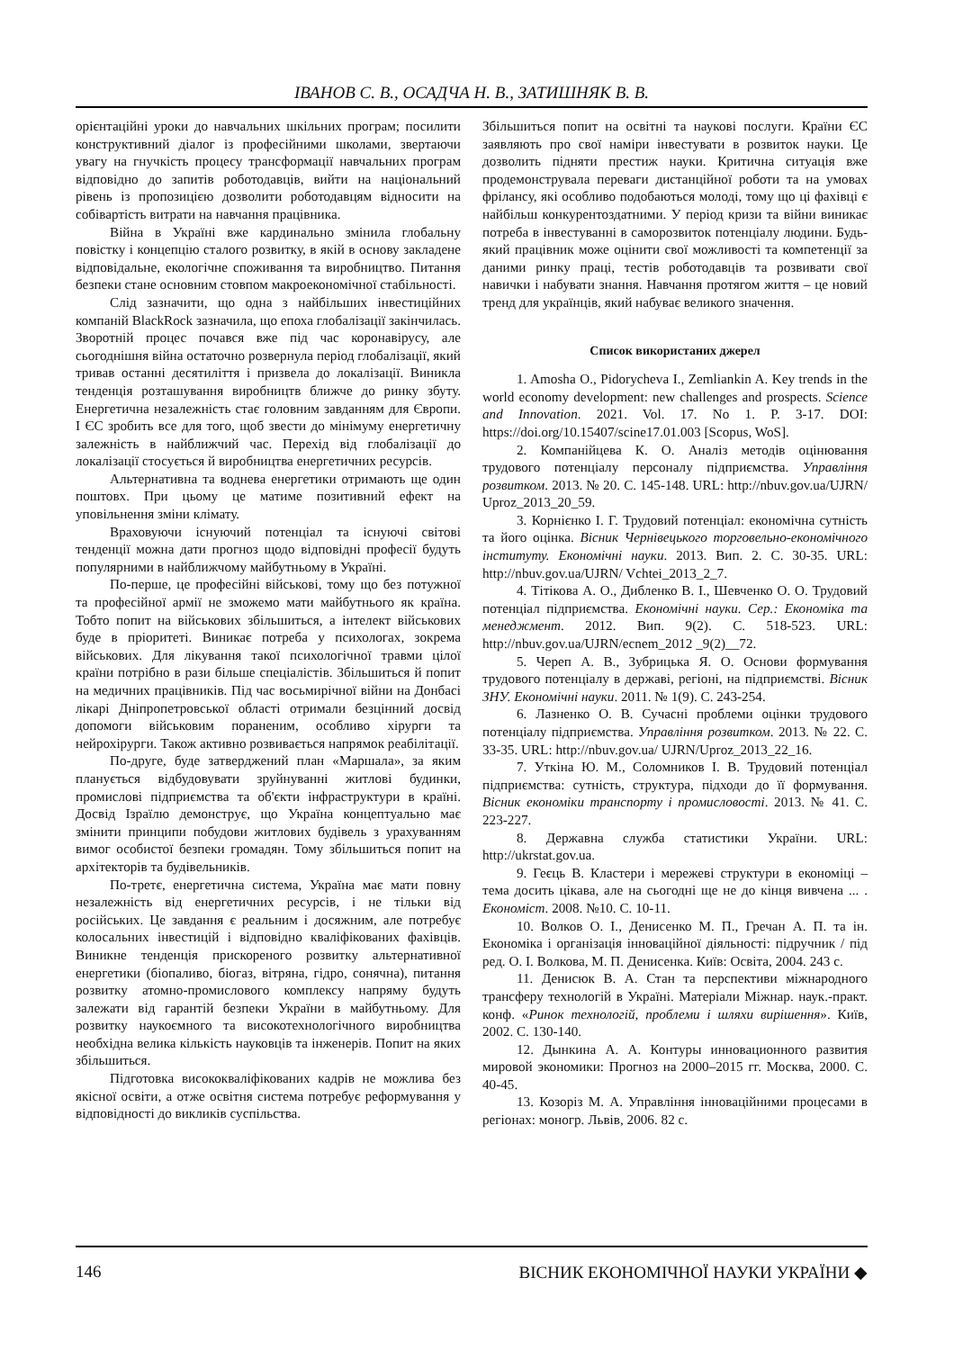ІВАНОВ С. В., ОСАДЧА Н. В., ЗАТИШНЯК В. В.
орієнтаційні уроки до навчальних шкільних програм; посилити конструктивний діалог із професійними школами, звертаючи увагу на гнучкість процесу трансформації навчальних програм відповідно до запитів роботодавців, вийти на національний рівень із пропозицією дозволити роботодавцям відносити на собівартість витрати на навчання працівника.
Війна в Україні вже кардинально змінила глобальну повістку і концепцію сталого розвитку, в якій в основу закладене відповідальне, екологічне споживання та виробництво. Питання безпеки стане основним стовпом макроекономічної стабільності.
Слід зазначити, що одна з найбільших інвестиційних компаній BlackRock зазначила, що епоха глобалізації закінчилась. Зворотній процес почався вже під час коронавірусу, але сьогоднішня війна остаточно розвернула період глобалізації, який тривав останні десятиліття і призвела до локалізації. Виникла тенденція розташування виробництв ближче до ринку збуту. Енергетична незалежність стає головним завданням для Європи. І ЄС зробить все для того, щоб звести до мінімуму енергетичну залежність в найближчий час. Перехід від глобалізації до локалізації стосується й виробництва енергетичних ресурсів.
Альтернативна та воднева енергетики отримають ще один поштовх. При цьому це матиме позитивний ефект на уповільнення зміни клімату.
Враховуючи існуючий потенціал та існуючі світові тенденції можна дати прогноз щодо відповідні професії будуть популярними в найближчому майбутньому в Україні.
По-перше, це професійні військові, тому що без потужної та професійної армії не зможемо мати майбутнього як країна. Тобто попит на військових збільшиться, а інтелект військових буде в пріоритеті. Виникає потреба у психологах, зокрема військових. Для лікування такої психологічної травми цілої країни потрібно в рази більше спеціалістів. Збільшиться й попит на медичних працівників. Під час восьмирічної війни на Донбасі лікарі Дніпропетровської області отримали безцінний досвід допомоги військовим пораненим, особливо хірурги та нейрохірурги. Також активно розвивається напрямок реабілітації.
По-друге, буде затверджений план «Маршала», за яким планується відбудовувати зруйнуванні житлові будинки, промислові підприємства та об'єкти інфраструктури в країні. Досвід Ізраїлю демонструє, що Україна концептуально має змінити принципи побудови житлових будівель з урахуванням вимог особистої безпеки громадян. Тому збільшиться попит на архітекторів та будівельників.
По-третє, енергетична система, Україна має мати повну незалежність від енергетичних ресурсів, і не тільки від російських. Це завдання є реальним і досяжним, але потребує колосальних інвестицій і відповідно кваліфікованих фахівців. Виникне тенденція прискореного розвитку альтернативної енергетики (біопаливо, біогаз, вітряна, гідро, сонячна), питання розвитку атомно-промислового комплексу напряму будуть залежати від гарантій безпеки України в майбутньому. Для розвитку наукоємного та високотехнологічного виробництва необхідна велика кількість науковців та інженерів. Попит на яких збільшиться.
Підготовка висококваліфікованих кадрів не можлива без якісної освіти, а отже освітня система потребує реформування у відповідності до викликів суспільства.
Збільшиться попит на освітні та наукові послуги. Країни ЄС заявляють про свої наміри інвестувати в розвиток науки. Це дозволить підняти престиж науки. Критична ситуація вже продемонструвала переваги дистанційної роботи та на умовах фрілансу, які особливо подобаються молоді, тому що ці фахівці є найбільш конкурентоздатними. У період кризи та війни виникає потреба в інвестуванні в саморозвиток потенціалу людини. Будь-який працівник може оцінити свої можливості та компетенції за даними ринку праці, тестів роботодавців та розвивати свої навички і набувати знання. Навчання протягом життя – це новий тренд для українців, який набуває великого значення.
Список використаних джерел
1. Amosha O., Pidorycheva I., Zemliankin A. Key trends in the world economy development: new challenges and prospects. Science and Innovation. 2021. Vol. 17. No 1. P. 3-17. DOI: https://doi.org/10.15407/scine17.01.003 [Scopus, WoS].
2. Компанійцева К. О. Аналіз методів оцінювання трудового потенціалу персоналу підприємства. Управління розвитком. 2013. № 20. С. 145-148. URL: http://nbuv.gov.ua/UJRN/ Uproz_2013_20_59.
3. Корнієнко І. Г. Трудовий потенціал: економічна сутність та його оцінка. Вісник Чернівецького торговельно-економічного інституту. Економічні науки. 2013. Вип. 2. С. 30-35. URL: http://nbuv.gov.ua/UJRN/ Vchtei_2013_2_7.
4. Тітікова А. О., Дибленко В. І., Шевченко О. О. Трудовий потенціал підприємства. Економічні науки. Сер.: Економіка та менеджмент. 2012. Вип. 9(2). С. 518-523. URL: http://nbuv.gov.ua/UJRN/ecnem_2012 _9(2)__72.
5. Череп А. В., Зубрицька Я. О. Основи формування трудового потенціалу в державі, регіоні, на підприємстві. Вісник ЗНУ. Економічні науки. 2011. № 1(9). С. 243-254.
6. Лазненко О. В. Сучасні проблеми оцінки трудового потенціалу підприємства. Управління розвитком. 2013. № 22. С. 33-35. URL: http://nbuv.gov.ua/ UJRN/Uproz_2013_22_16.
7. Уткіна Ю. М., Соломников І. В. Трудовий потенціал підприємства: сутність, структура, підходи до її формування. Вісник економіки транспорту і промисловості. 2013. № 41. С. 223-227.
8. Державна служба статистики України. URL: http://ukrstat.gov.ua.
9. Геєць В. Кластери і мережеві структури в економіці – тема досить цікава, але на сьогодні ще не до кінця вивчена ... . Економіст. 2008. №10. С. 10-11.
10. Волков О. І., Денисенко М. П., Гречан А. П. та ін. Економіка і організація інноваційної діяльності: підручник / під ред. О. І. Волкова, М. П. Денисенка. Київ: Освіта, 2004. 243 с.
11. Денисюк В. А. Стан та перспективи міжнародного трансферу технологій в Україні. Матеріали Міжнар. наук.-практ. конф. «Ринок технологій, проблеми і шляхи вирішення». Київ, 2002. С. 130-140.
12. Дынкина А. А. Контуры инновационного развития мировой экономики: Прогноз на 2000–2015 гг. Москва, 2000. С. 40-45.
13. Козоріз М. А. Управління інноваційними процесами в регіонах: моногр. Львів, 2006. 82 с.
146 ВІСНИК ЕКОНОМІЧНОЇ НАУКИ УКРАЇНИ ◆